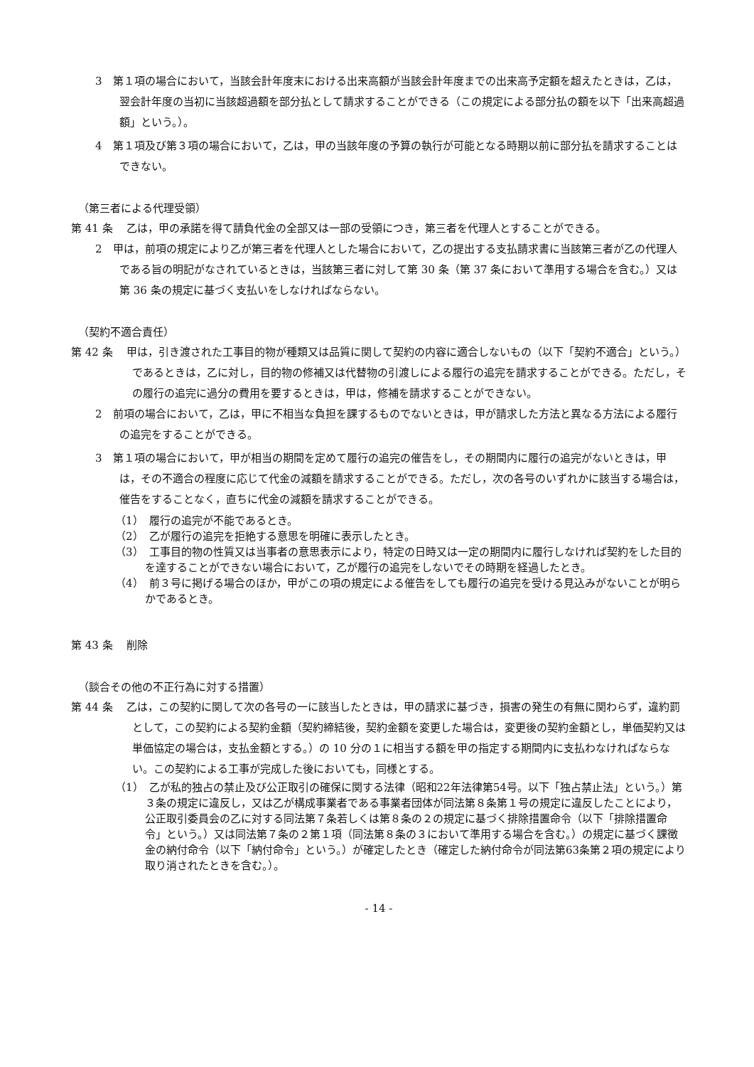3　第１項の場合において，当該会計年度末における出来高額が当該会計年度までの出来高予定額を超えたときは，乙は，翌会計年度の当初に当該超過額を部分払として請求することができる（この規定による部分払の額を以下「出来高超過額」という。）。
4　第１項及び第３項の場合において，乙は，甲の当該年度の予算の執行が可能となる時期以前に部分払を請求することはできない。
（第三者による代理受領）
第 41 条　 乙は，甲の承諾を得て請負代金の全部又は一部の受領につき，第三者を代理人とすることができる。
2　甲は，前項の規定により乙が第三者を代理人とした場合において，乙の提出する支払請求書に当該第三者が乙の代理人である旨の明記がなされているときは，当該第三者に対して第 30 条（第 37 条において準用する場合を含む。）又は第 36 条の規定に基づく支払いをしなければならない。
（契約不適合責任）
第 42 条　 甲は，引き渡された工事目的物が種類又は品質に関して契約の内容に適合しないもの（以下「契約不適合」という。）であるときは，乙に対し，目的物の修補又は代替物の引渡しによる履行の追完を請求することができる。ただし，その履行の追完に過分の費用を要するときは，甲は，修補を請求することができない。
2　前項の場合において，乙は，甲に不相当な負担を課するものでないときは，甲が請求した方法と異なる方法による履行の追完をすることができる。
3　第１項の場合において，甲が相当の期間を定めて履行の追完の催告をし，その期間内に履行の追完がないときは，甲は，その不適合の程度に応じて代金の減額を請求することができる。ただし，次の各号のいずれかに該当する場合は，催告をすることなく，直ちに代金の減額を請求することができる。
（1）　履行の追完が不能であるとき。
（2）　乙が履行の追完を拒絶する意思を明確に表示したとき。
（3）　工事目的物の性質又は当事者の意思表示により，特定の日時又は一定の期間内に履行しなければ契約をした目的を達することができない場合において，乙が履行の追完をしないでその時期を経過したとき。
（4）　前３号に掲げる場合のほか，甲がこの項の規定による催告をしても履行の追完を受ける見込みがないことが明らかであるとき。
第 43 条　 削除
（談合その他の不正行為に対する措置）
第 44 条　 乙は，この契約に関して次の各号の一に該当したときは，甲の請求に基づき，損害の発生の有無に関わらず，違約罰として，この契約による契約金額（契約締結後，契約金額を変更した場合は，変更後の契約金額とし，単価契約又は単価協定の場合は，支払金額とする。）の 10 分の１に相当する額を甲の指定する期間内に支払わなければならない。この契約による工事が完成した後においても，同様とする。
（1）　乙が私的独占の禁止及び公正取引の確保に関する法律（昭和22年法律第54号。以下「独占禁止法」という。）第３条の規定に違反し，又は乙が構成事業者である事業者団体が同法第８条第１号の規定に違反したことにより，公正取引委員会の乙に対する同法第７条若しくは第８条の２の規定に基づく排除措置命令（以下「排除措置命令」という。）又は同法第７条の２第１項（同法第８条の３において準用する場合を含む。）の規定に基づく課徴金の納付命令（以下「納付命令」という。）が確定したとき（確定した納付命令が同法第63条第２項の規定により取り消されたときを含む。）。
- 14 -